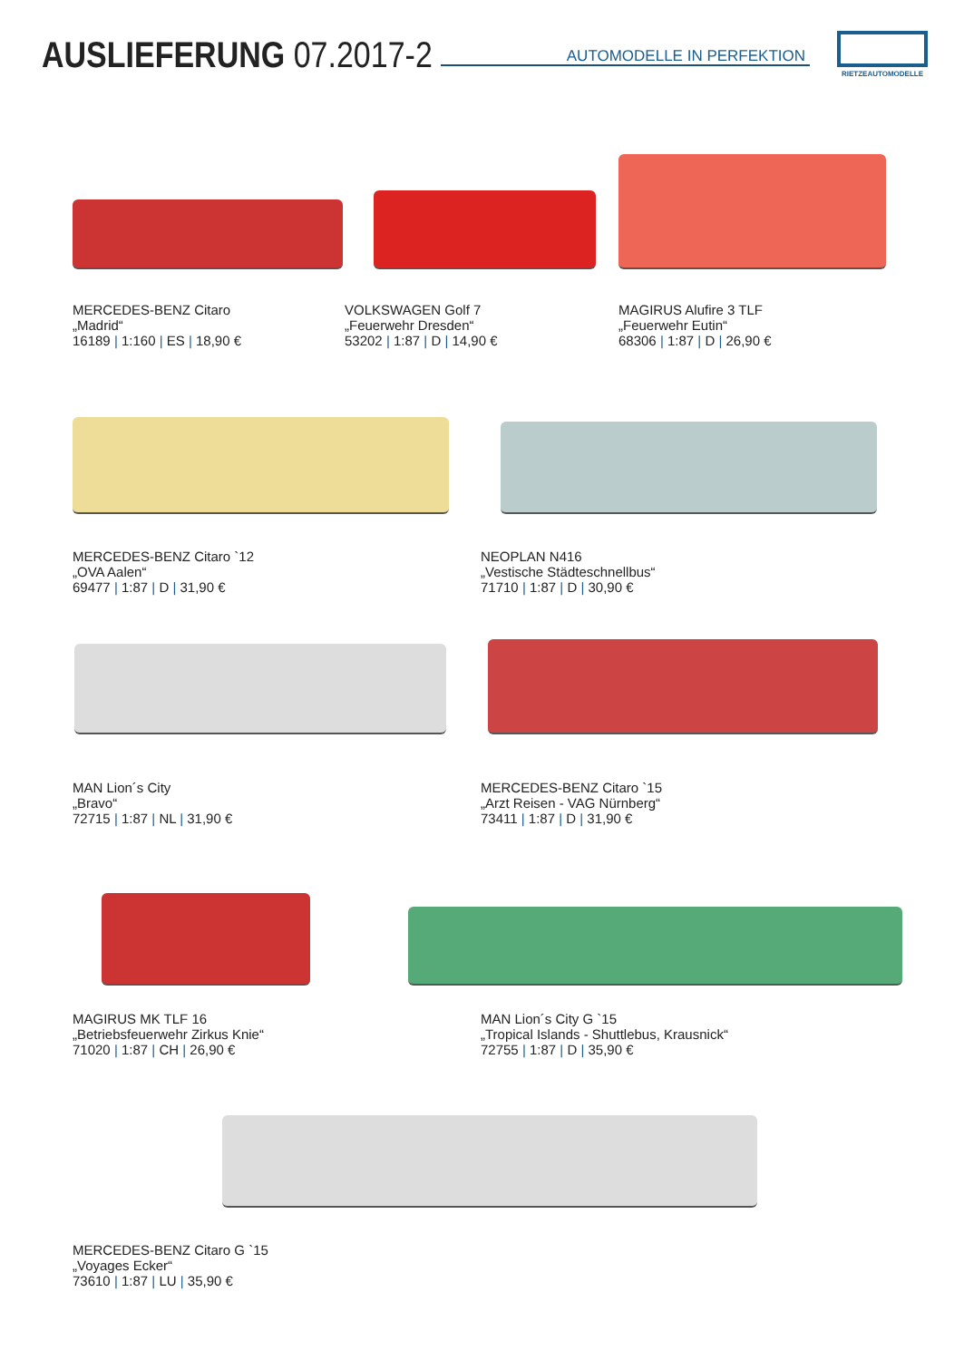AUSLIEFERUNG 07.2017-2
AUTOMODELLE IN PERFEKTION
RIETZEAUTOMODELLE
MERCEDES-BENZ Citaro
„Madrid“
16189 | 1:160 | ES | 18,90 €
VOLKSWAGEN Golf 7
„Feuerwehr Dresden“
53202 | 1:87 | D | 14,90 €
MAGIRUS Alufire 3 TLF
„Feuerwehr Eutin“
68306 | 1:87 | D | 26,90 €
MERCEDES-BENZ Citaro `12
„OVA Aalen“
69477 | 1:87 | D | 31,90 €
NEOPLAN N416
„Vestische Städteschnellbus“
71710 | 1:87 | D | 30,90 €
MAN Lion´s City
„Bravo“
72715 | 1:87 | NL | 31,90 €
MERCEDES-BENZ Citaro `15
„Arzt Reisen - VAG Nürnberg“
73411 | 1:87 | D | 31,90 €
MAGIRUS MK TLF 16
„Betriebsfeuerwehr Zirkus Knie“
71020 | 1:87 | CH | 26,90 €
MAN Lion´s City G `15
„Tropical Islands - Shuttlebus, Krausnick“
72755 | 1:87 | D | 35,90 €
MERCEDES-BENZ Citaro G `15
„Voyages Ecker“
73610 | 1:87 | LU | 35,90 €